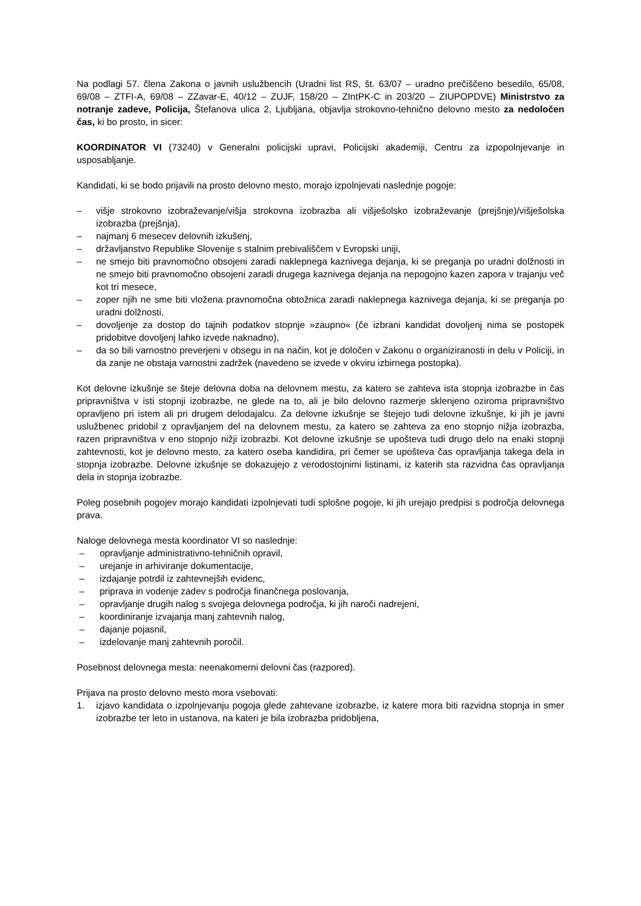Na podlagi 57. člena Zakona o javnih uslužbencih (Uradni list RS, št. 63/07 – uradno prečiščeno besedilo, 65/08, 69/08 – ZTFI-A, 69/08 – ZZavar-E, 40/12 – ZUJF, 158/20 – ZIntPK-C in 203/20 – ZIUPOPDVE) Ministrstvo za notranje zadeve, Policija, Štefanova ulica 2, Ljubljana, objavlja strokovno-tehnično delovno mesto za nedoločen čas, ki bo prosto, in sicer:
KOORDINATOR VI (73240) v Generalni policijski upravi, Policijski akademiji, Centru za izpopolnjevanje in usposabljanje.
Kandidati, ki se bodo prijavili na prosto delovno mesto, morajo izpolnjevati naslednje pogoje:
– višje strokovno izobraževanje/višja strokovna izobrazba ali višješolsko izobraževanje (prejšnje)/višješolska izobrazba (prejšnja),
– najmanj 6 mesecev delovnih izkušenj,
– državljanstvo Republike Slovenije s stalnim prebivališčem v Evropski uniji,
– ne smejo biti pravnomočno obsojeni zaradi naklepnega kaznivega dejanja, ki se preganja po uradni dolžnosti in ne smejo biti pravnomočno obsojeni zaradi drugega kaznivega dejanja na nepogojno kazen zapora v trajanju več kot tri mesece,
– zoper njih ne sme biti vložena pravnomočna obtožnica zaradi naklepnega kaznivega dejanja, ki se preganja po uradni dolžnosti,
– dovoljenje za dostop do tajnih podatkov stopnje »zaupno« (če izbrani kandidat dovoljenj nima se postopek pridobitve dovoljenj lahko izvede naknadno),
– da so bili varnostno preverjeni v obsegu in na način, kot je določen v Zakonu o organiziranosti in delu v Policiji, in da zanje ne obstaja varnostni zadržek (navedeno se izvede v okviru izbirnega postopka).
Kot delovne izkušnje se šteje delovna doba na delovnem mestu, za katero se zahteva ista stopnja izobrazbe in čas pripravništva v isti stopnji izobrazbe, ne glede na to, ali je bilo delovno razmerje sklenjeno oziroma pripravništvo opravljeno pri istem ali pri drugem delodajalcu. Za delovne izkušnje se štejejo tudi delovne izkušnje, ki jih je javni uslužbenec pridobil z opravljanjem del na delovnem mestu, za katero se zahteva za eno stopnjo nižja izobrazba, razen pripravništva v eno stopnjo nižji izobrazbi. Kot delovne izkušnje se upošteva tudi drugo delo na enaki stopnji zahtevnosti, kot je delovno mesto, za katero oseba kandidira, pri čemer se upošteva čas opravljanja takega dela in stopnja izobrazbe. Delovne izkušnje se dokazujejo z verodostojnimi listinami, iz katerih sta razvidna čas opravljanja dela in stopnja izobrazbe.
Poleg posebnih pogojev morajo kandidati izpolnjevati tudi splošne pogoje, ki jih urejajo predpisi s področja delovnega prava.
Naloge delovnega mesta koordinator VI so naslednje:
– opravljanje administrativno-tehničnih opravil,
– urejanje in arhiviranje dokumentacije,
– izdajanje potrdil iz zahtevnejših evidenc,
– priprava in vodenje zadev s področja finančnega poslovanja,
– opravljanje drugih nalog s svojega delovnega področja, ki jih naroči nadrejeni,
– koordiniranje izvajanja manj zahtevnih nalog,
– dajanje pojasnil,
– izdelovanje manj zahtevnih poročil.
Posebnost delovnega mesta: neenakomerni delovni čas (razpored).
Prijava na prosto delovno mesto mora vsebovati:
1. izjavo kandidata o izpolnjevanju pogoja glede zahtevane izobrazbe, iz katere mora biti razvidna stopnja in smer izobrazbe ter leto in ustanova, na kateri je bila izobrazba pridobljena,